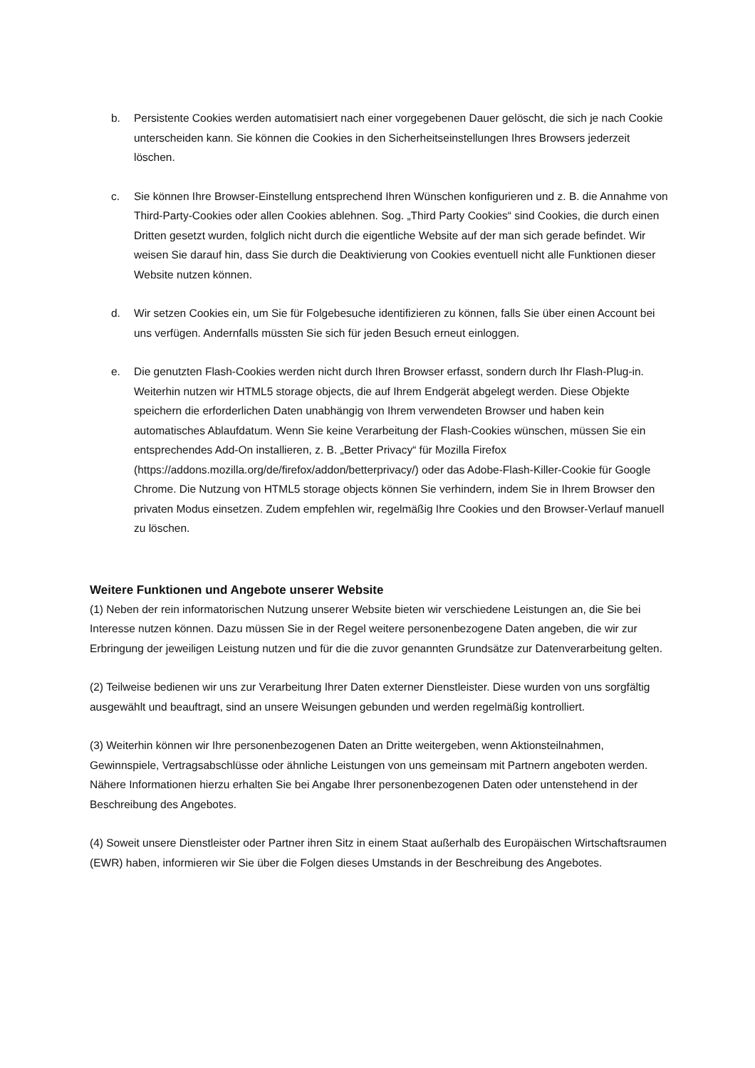b. Persistente Cookies werden automatisiert nach einer vorgegebenen Dauer gelöscht, die sich je nach Cookie unterscheiden kann. Sie können die Cookies in den Sicherheitseinstellungen Ihres Browsers jederzeit löschen.
c. Sie können Ihre Browser-Einstellung entsprechend Ihren Wünschen konfigurieren und z. B. die Annahme von Third-Party-Cookies oder allen Cookies ablehnen. Sog. „Third Party Cookies“ sind Cookies, die durch einen Dritten gesetzt wurden, folglich nicht durch die eigentliche Website auf der man sich gerade befindet. Wir weisen Sie darauf hin, dass Sie durch die Deaktivierung von Cookies eventuell nicht alle Funktionen dieser Website nutzen können.
d. Wir setzen Cookies ein, um Sie für Folgebesuche identifizieren zu können, falls Sie über einen Account bei uns verfügen. Andernfalls müssten Sie sich für jeden Besuch erneut einloggen.
e. Die genutzten Flash-Cookies werden nicht durch Ihren Browser erfasst, sondern durch Ihr Flash-Plug-in. Weiterhin nutzen wir HTML5 storage objects, die auf Ihrem Endgerät abgelegt werden. Diese Objekte speichern die erforderlichen Daten unabhängig von Ihrem verwendeten Browser und haben kein automatisches Ablaufdatum. Wenn Sie keine Verarbeitung der Flash-Cookies wünschen, müssen Sie ein entsprechendes Add-On installieren, z. B. „Better Privacy“ für Mozilla Firefox (https://addons.mozilla.org/de/firefox/addon/betterprivacy/) oder das Adobe-Flash-Killer-Cookie für Google Chrome. Die Nutzung von HTML5 storage objects können Sie verhindern, indem Sie in Ihrem Browser den privaten Modus einsetzen. Zudem empfehlen wir, regelmäßig Ihre Cookies und den Browser-Verlauf manuell zu löschen.
Weitere Funktionen und Angebote unserer Website
(1) Neben der rein informatorischen Nutzung unserer Website bieten wir verschiedene Leistungen an, die Sie bei Interesse nutzen können. Dazu müssen Sie in der Regel weitere personenbezogene Daten angeben, die wir zur Erbringung der jeweiligen Leistung nutzen und für die die zuvor genannten Grundsätze zur Datenverarbeitung gelten.
(2) Teilweise bedienen wir uns zur Verarbeitung Ihrer Daten externer Dienstleister. Diese wurden von uns sorgfältig ausgewählt und beauftragt, sind an unsere Weisungen gebunden und werden regelmäßig kontrolliert.
(3) Weiterhin können wir Ihre personenbezogenen Daten an Dritte weitergeben, wenn Aktionsteilnahmen, Gewinnspiele, Vertragsabschlüsse oder ähnliche Leistungen von uns gemeinsam mit Partnern angeboten werden. Nähere Informationen hierzu erhalten Sie bei Angabe Ihrer personenbezogenen Daten oder untenstehend in der Beschreibung des Angebotes.
(4) Soweit unsere Dienstleister oder Partner ihren Sitz in einem Staat außerhalb des Europäischen Wirtschaftsraumen (EWR) haben, informieren wir Sie über die Folgen dieses Umstands in der Beschreibung des Angebotes.